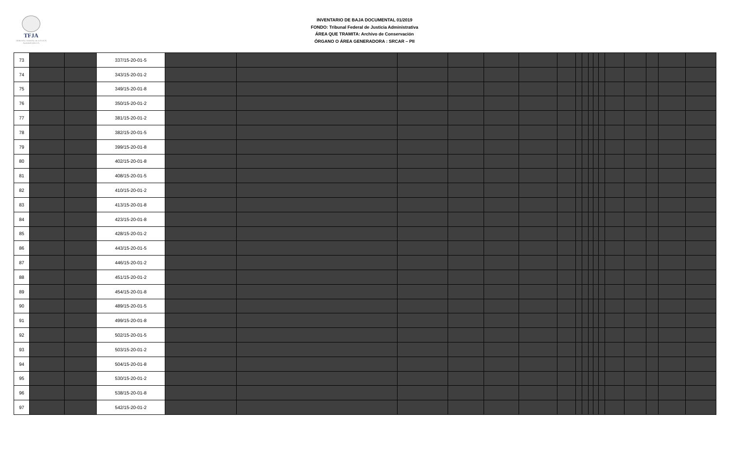TFJA
TRIBUNAL FEDERAL DE JUSTICIA ADMINISTRATIVA
INVENTARIO DE BAJA DOCUMENTAL 01/2019
FONDO: Tribunal Federal de Justicia Administrativa
ÁREA QUE TRAMITA: Archivo de Conservación
ÓRGANO O ÁREA GENERADORA : SRCAR – PII
| 73 | | | 337/15-20-01-5 | | | | | | | | | | | | | | | | | |
| 74 | | | 343/15-20-01-2 | | | | | | | | | | | | | | | | | |
| 75 | | | 349/15-20-01-8 | | | | | | | | | | | | | | | | | |
| 76 | | | 350/15-20-01-2 | | | | | | | | | | | | | | | | | |
| 77 | | | 381/15-20-01-2 | | | | | | | | | | | | | | | | | |
| 78 | | | 382/15-20-01-5 | | | | | | | | | | | | | | | | | |
| 79 | | | 399/15-20-01-8 | | | | | | | | | | | | | | | | | |
| 80 | | | 402/15-20-01-8 | | | | | | | | | | | | | | | | | |
| 81 | | | 408/15-20-01-5 | | | | | | | | | | | | | | | | | |
| 82 | | | 410/15-20-01-2 | | | | | | | | | | | | | | | | | |
| 83 | | | 413/15-20-01-8 | | | | | | | | | | | | | | | | | |
| 84 | | | 423/15-20-01-8 | | | | | | | | | | | | | | | | | |
| 85 | | | 428/15-20-01-2 | | | | | | | | | | | | | | | | | |
| 86 | | | 443/15-20-01-5 | | | | | | | | | | | | | | | | | |
| 87 | | | 446/15-20-01-2 | | | | | | | | | | | | | | | | | |
| 88 | | | 451/15-20-01-2 | | | | | | | | | | | | | | | | | |
| 89 | | | 454/15-20-01-8 | | | | | | | | | | | | | | | | | |
| 90 | | | 489/15-20-01-5 | | | | | | | | | | | | | | | | | |
| 91 | | | 499/15-20-01-8 | | | | | | | | | | | | | | | | | |
| 92 | | | 502/15-20-01-5 | | | | | | | | | | | | | | | | | |
| 93 | | | 503/15-20-01-2 | | | | | | | | | | | | | | | | | |
| 94 | | | 504/15-20-01-8 | | | | | | | | | | | | | | | | | |
| 95 | | | 530/15-20-01-2 | | | | | | | | | | | | | | | | | |
| 96 | | | 538/15-20-01-8 | | | | | | | | | | | | | | | | | |
| 97 | | | 542/15-20-01-2 | | | | | | | | | | | | | | | | | |